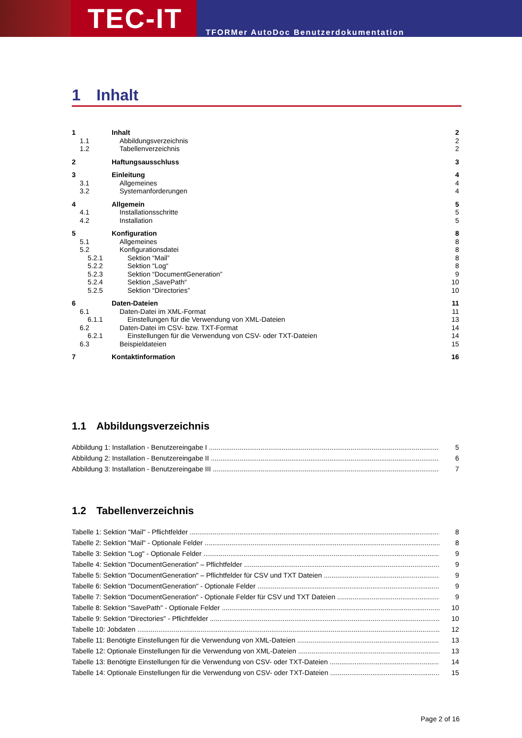TEC-IT
TFORMer AutoDoc Benutzerdokumentation
1 Inhalt
1 Inhalt 2
1.1 Abbildungsverzeichnis 2
1.2 Tabellenverzeichnis 2
2 Haftungsausschluss 3
3 Einleitung 4
3.1 Allgemeines 4
3.2 Systemanforderungen 4
4 Allgemein 5
4.1 Installationsschritte 5
4.2 Installation 5
5 Konfiguration 8
5.1 Allgemeines 8
5.2 Konfigurationsdatei 8
5.2.1 Sektion “Mail” 8
5.2.2 Sektion “Log“ 8
5.2.3 Sektion “DocumentGeneration” 9
5.2.4 Sektion „SavePath“ 10
5.2.5 Sektion “Directories” 10
6 Daten-Dateien 11
6.1 Daten-Datei im XML-Format 11
6.1.1 Einstellungen für die Verwendung von XML-Dateien
13
6.2 Daten-Datei im CSV- bzw. TXT-Format
14
6.2.1 Einstellungen für die Verwendung von CSV- oder TXT-Dateien
14
6.3 Beispieldateien 15
7 Kontaktinformation 16
1.1 Abbildungsverzeichnis
Abbildung 1: Installation - Benutzereingabe I 5
Abbildung 2: Installation - Benutzereingabe II 6
Abbildung 3: Installation - Benutzereingabe III 7
1.2 Tabellenverzeichnis
Tabelle 1: Sektion "Mail" - Pflichtfelder 8
Tabelle 2: Sektion "Mail" - Optionale Felder 8
Tabelle 3: Sektion "Log" - Optionale Felder 9
Tabelle 4: Sektion "DocumentGeneration" – Pflichtfelder 9
Tabelle 5: Sektion "DocumentGeneration" – Pflichtfelder für CSV und TXT Dateien 9
Tabelle 6: Sektion "DocumentGeneration" - Optionale Felder 9
Tabelle 7: Sektion "DocumentGeneration" - Optionale Felder für CSV und TXT Dateien 9
Tabelle 8: Sektion "SavePath" - Optionale Felder 10
Tabelle 9: Sektion "Directories" - Pflichtfelder 10
Tabelle 10: Jobdaten 12
Tabelle 11: Benötigte Einstellungen für die Verwendung von XML-Dateien 13
Tabelle 12: Optionale Einstellungen für die Verwendung von XML-Dateien 13
Tabelle 13: Benötigte Einstellungen für die Verwendung von CSV- oder TXT-Dateien 14
Tabelle 14: Optionale Einstellungen für die Verwendung von CSV- oder TXT-Dateien 15
Page 2 of 16